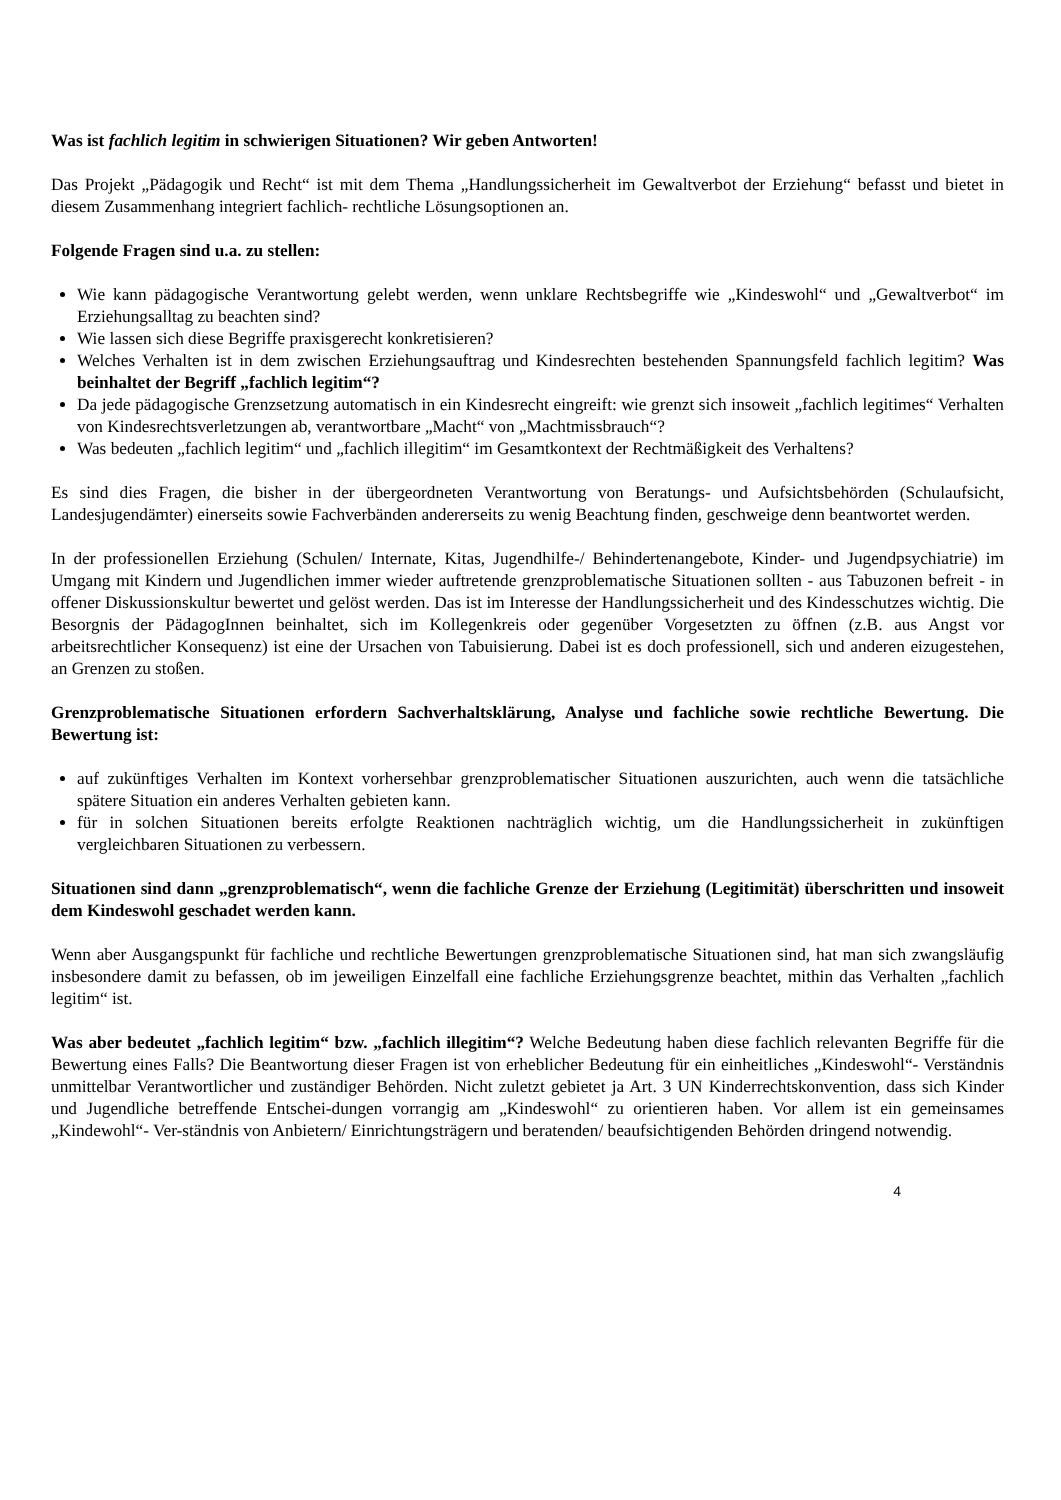Was ist fachlich legitim in schwierigen Situationen? Wir geben Antworten!
Das Projekt „Pädagogik und Recht“ ist mit dem Thema „Handlungssicherheit im Gewaltverbot der Erziehung“ befasst und bietet in diesem Zusammenhang integriert fachlich- rechtliche Lösungsoptionen an.
Folgende Fragen sind u.a. zu stellen:
Wie kann pädagogische Verantwortung gelebt werden, wenn unklare Rechtsbegriffe wie „Kindeswohl“ und „Gewaltverbot“ im Erziehungsalltag zu beachten sind?
Wie lassen sich diese Begriffe praxisgerecht konkretisieren?
Welches Verhalten ist in dem zwischen Erziehungsauftrag und Kindesrechten bestehenden Spannungsfeld fachlich legitim? Was beinhaltet der Begriff „fachlich legitim“?
Da jede pädagogische Grenzsetzung automatisch in ein Kindesrecht eingreift: wie grenzt sich insoweit „fachlich legitimes“ Verhalten von Kindesrechtsverletzungen ab, verantwortbare „Macht“ von „Machtmissbrauch“?
Was bedeuten „fachlich legitim“ und „fachlich illegitim“ im Gesamtkontext der Rechtmäßigkeit des Verhaltens?
Es sind dies Fragen, die bisher in der übergeordneten Verantwortung von Beratungs- und Aufsichtsbehörden (Schulaufsicht, Landesjugendämter) einerseits sowie Fachverbänden andererseits zu wenig Beachtung finden, geschweige denn beantwortet werden.
In der professionellen Erziehung (Schulen/ Internate, Kitas, Jugendhilfe-/ Behindertenangebote, Kinder- und Jugendpsychiatrie) im Umgang mit Kindern und Jugendlichen immer wieder auftretende grenzproblematische Situationen sollten - aus Tabuzonen befreit - in offener Diskussionskultur bewertet und gelöst werden. Das ist im Interesse der Handlungssicherheit und des Kindesschutzes wichtig. Die Besorgnis der PädagogInnen beinhaltet, sich im Kollegenkreis oder gegenüber Vorgesetzten zu öffnen (z.B. aus Angst vor arbeitsrechtlicher Konsequenz) ist eine der Ursachen von Tabuisierung. Dabei ist es doch professionell, sich und anderen eizugestehen, an Grenzen zu stoßen.
Grenzproblematische Situationen erfordern Sachverhaltsklärung, Analyse und fachliche sowie rechtliche Bewertung. Die Bewertung ist:
auf zukünftiges Verhalten im Kontext vorhersehbar grenzproblematischer Situationen auszurichten, auch wenn die tatsächliche spätere Situation ein anderes Verhalten gebieten kann.
für in solchen Situationen bereits erfolgte Reaktionen nachträglich wichtig, um die Handlungssicherheit in zukünftigen vergleichbaren Situationen zu verbessern.
Situationen sind dann „grenzproblematisch“, wenn die fachliche Grenze der Erziehung (Legitimität) überschritten und insoweit dem Kindeswohl geschadet werden kann.
Wenn aber Ausgangspunkt für fachliche und rechtliche Bewertungen grenzproblematische Situationen sind, hat man sich zwangsläufig insbesondere damit zu befassen, ob im jeweiligen Einzelfall eine fachliche Erziehungsgrenze beachtet, mithin das Verhalten „fachlich legitim“ ist.
Was aber bedeutet „fachlich legitim“ bzw. „fachlich illegitim“? Welche Bedeutung haben diese fachlich relevanten Begriffe für die Bewertung eines Falls? Die Beantwortung dieser Fragen ist von erheblicher Bedeutung für ein einheitliches „Kindeswohl“- Verständnis unmittelbar Verantwortlicher und zuständiger Behörden. Nicht zuletzt gebietet ja Art. 3 UN Kinderrechtskonvention, dass sich Kinder und Jugendliche betreffende Entschei-dungen vorrangig am „Kindeswohl“ zu orientieren haben. Vor allem ist ein gemeinsames „Kindewohl“- Ver-ständnis von Anbietern/ Einrichtungsträgern und beratenden/ beaufsichtigenden Behörden dringend notwendig.
4